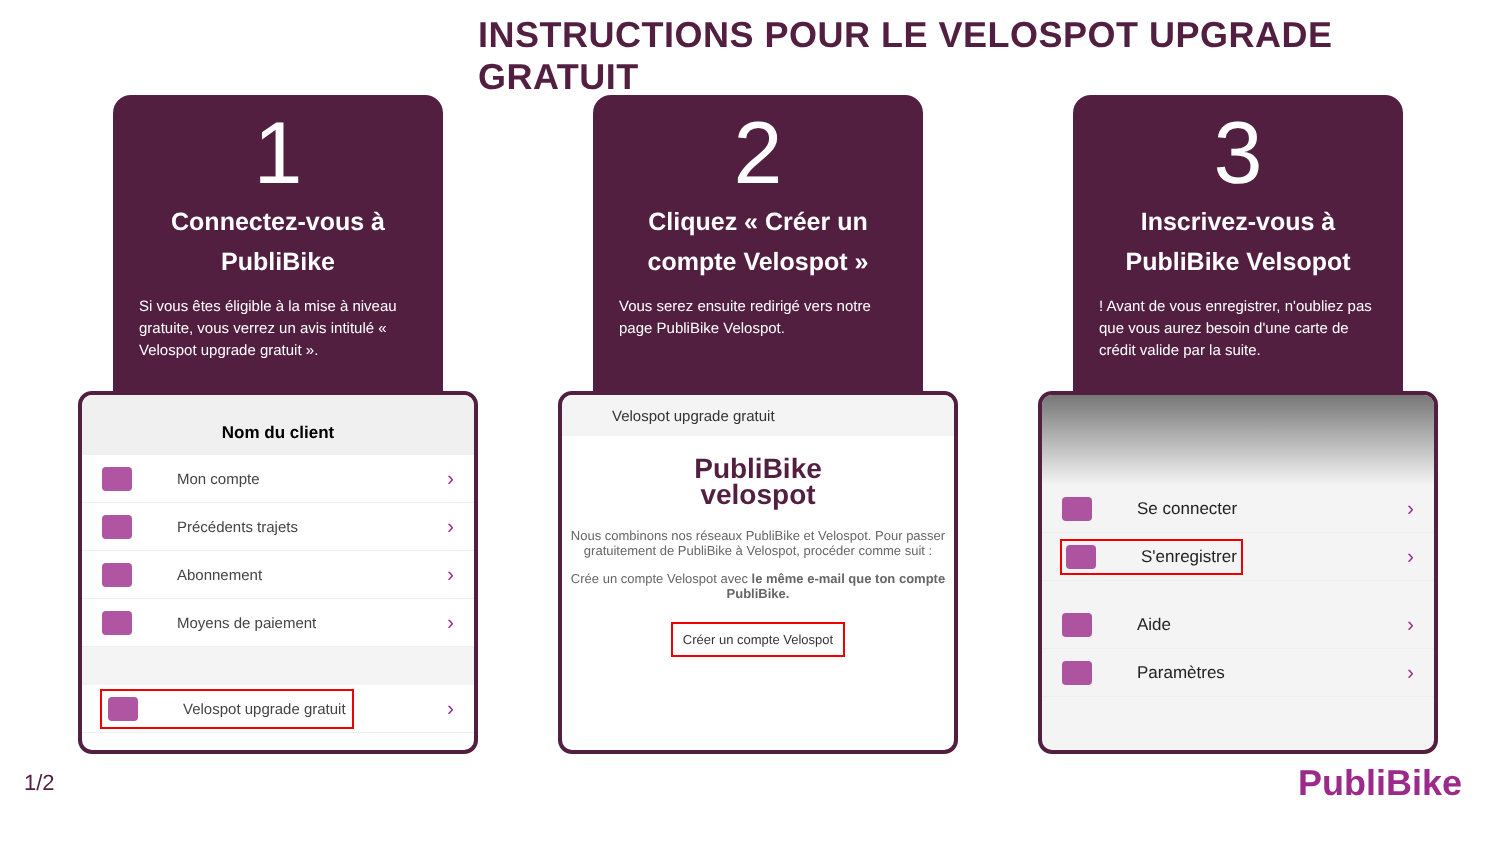INSTRUCTIONS POUR LE VELOSPOT UPGRADE GRATUIT
1
Connectez-vous à
PubliBike
Si vous êtes éligible à la mise à niveau gratuite, vous verrez un avis intitulé « Velospot upgrade gratuit ».
Nom du client
Mon compte ›
Précédents trajets ›
Abonnement ›
Moyens de paiement ›
Velospot upgrade gratuit ›
2
Cliquez « Créer un
compte Velospot »
Vous serez ensuite redirigé vers notre page PubliBike Velospot.
Velospot upgrade gratuit
PubliBike
velospot
Nous combinons nos réseaux PubliBike et Velospot. Pour passer gratuitement de PubliBike à Velospot, procéder comme suit :
Crée un compte Velospot avec le même e-mail que ton compte PubliBike.
Créer un compte Velospot
3
Inscrivez-vous à
PubliBike Velsopot
! Avant de vous enregistrer, n'oubliez pas que vous aurez besoin d'une carte de crédit valide par la suite.
Se connecter ›
S'enregistrer ›
Aide ›
Paramètres ›
1/2 PubliBike